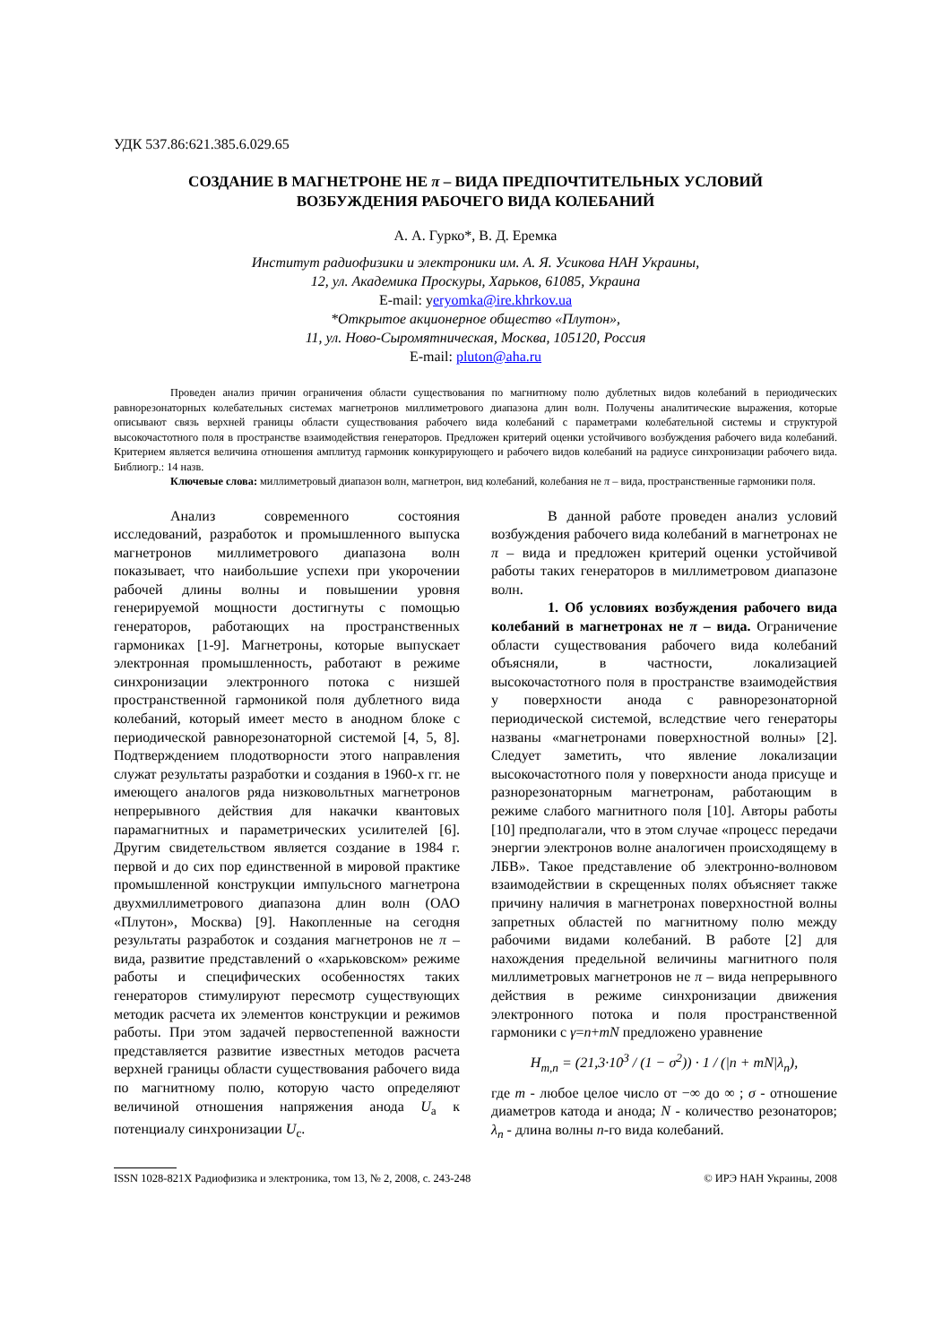УДК 537.86:621.385.6.029.65
СОЗДАНИЕ В МАГНЕТРОНЕ НЕ π – ВИДА ПРЕДПОЧТИТЕЛЬНЫХ УСЛОВИЙ
ВОЗБУЖДЕНИЯ РАБОЧЕГО ВИДА КОЛЕБАНИЙ
А. А. Гурко*, В. Д. Еремка
Институт радиофизики и электроники им. А. Я. Усикова НАН Украины,
12, ул. Академика Проскуры, Харьков, 61085, Украина
E-mail: yeryomka@ire.khrkov.ua
*Открытое акционерное общество «Плутон»,
11, ул. Ново-Сыромятническая, Москва, 105120, Россия
E-mail: pluton@aha.ru
Проведен анализ причин ограничения области существования по магнитному полю дублетных видов колебаний в периодических равнорезонаторных колебательных системах магнетронов миллиметрового диапазона длин волн. Получены аналитические выражения, которые описывают связь верхней границы области существования рабочего вида колебаний с параметрами колебательной системы и структурой высокочастотного поля в пространстве взаимодействия генераторов. Предложен критерий оценки устойчивого возбуждения рабочего вида колебаний. Критерием является величина отношения амплитуд гармоник конкурирующего и рабочего видов колебаний на радиусе синхронизации рабочего вида. Библиогр.: 14 назв.
Ключевые слова: миллиметровый диапазон волн, магнетрон, вид колебаний, колебания не π – вида, пространственные гармоники поля.
Анализ современного состояния исследований, разработок и промышленного выпуска магнетронов миллиметрового диапазона волн показывает, что наибольшие успехи при укорочении рабочей длины волны и повышении уровня генерируемой мощности достигнуты с помощью генераторов, работающих на пространственных гармониках [1-9]. Магнетроны, которые выпускает электронная промышленность, работают в режиме синхронизации электронного потока с низшей пространственной гармоникой поля дублетного вида колебаний, который имеет место в анодном блоке с периодической равнорезонаторной системой [4, 5, 8]. Подтверждением плодотворности этого направления служат результаты разработки и создания в 1960-х гг. не имеющего аналогов ряда низковольтных магнетронов непрерывного действия для накачки квантовых парамагнитных и параметрических усилителей [6]. Другим свидетельством является создание в 1984 г. первой и до сих пор единственной в мировой практике промышленной конструкции импульсного магнетрона двухмиллиметрового диапазона длин волн (ОАО «Плутон», Москва) [9]. Накопленные на сегодня результаты разработок и создания магнетронов не π – вида, развитие представлений о «харьковском» режиме работы и специфических особенностях таких генераторов стимулируют пересмотр существующих методик расчета их элементов конструкции и режимов работы. При этом задачей первостепенной важности представляется развитие известных методов расчета верхней границы области существования рабочего вида по магнитному полю, которую часто определяют величиной отношения напряжения анода U<sub>а</sub> к потенциалу синхронизации U<sub>c</sub>.
В данной работе проведен анализ условий возбуждения рабочего вида колебаний в магнетронах не π – вида и предложен критерий оценки устойчивой работы таких генераторов в миллиметровом диапазоне волн.
1. Об условиях возбуждения рабочего вида колебаний в магнетронах не π – вида. Ограничение области существования рабочего вида колебаний объясняли, в частности, локализацией высокочастотного поля в пространстве взаимодействия у поверхности анода с равнорезонаторной периодической системой, вследствие чего генераторы названы «магнетронами поверхностной волны» [2]. Следует заметить, что явление локализации высокочастотного поля у поверхности анода присуще и разнорезонаторным магнетронам, работающим в режиме слабого магнитного поля [10]. Авторы работы [10] предполагали, что в этом случае «процесс передачи энергии электронов волне аналогичен происходящему в ЛБВ». Такое представление об электронно-волновом взаимодействии в скрещенных полях объясняет также причину наличия в магнетронах поверхностной волны запретных областей по магнитному полю между рабочими видами колебаний. В работе [2] для нахождения предельной величины магнитного поля миллиметровых магнетронов не π – вида непрерывного действия в режиме синхронизации движения электронного потока и поля пространственной гармоники с γ=n+mN предложено уравнение
H<sub>m,n</sub> = (21,3·10<sup>3</sup> / (1 − σ<sup>2</sup>)) · 1 / (|n + mN|λ<sub>n</sub>),
где m - любое целое число от −∞ до ∞ ; σ - отношение диаметров катода и анода; N - количество резонаторов; λ<sub>n</sub> - длина волны n-го вида колебаний.
ISSN 1028-821X Радиофизика и электроника, том 13, № 2, 2008, с. 243-248 © ИРЭ НАН Украины, 2008